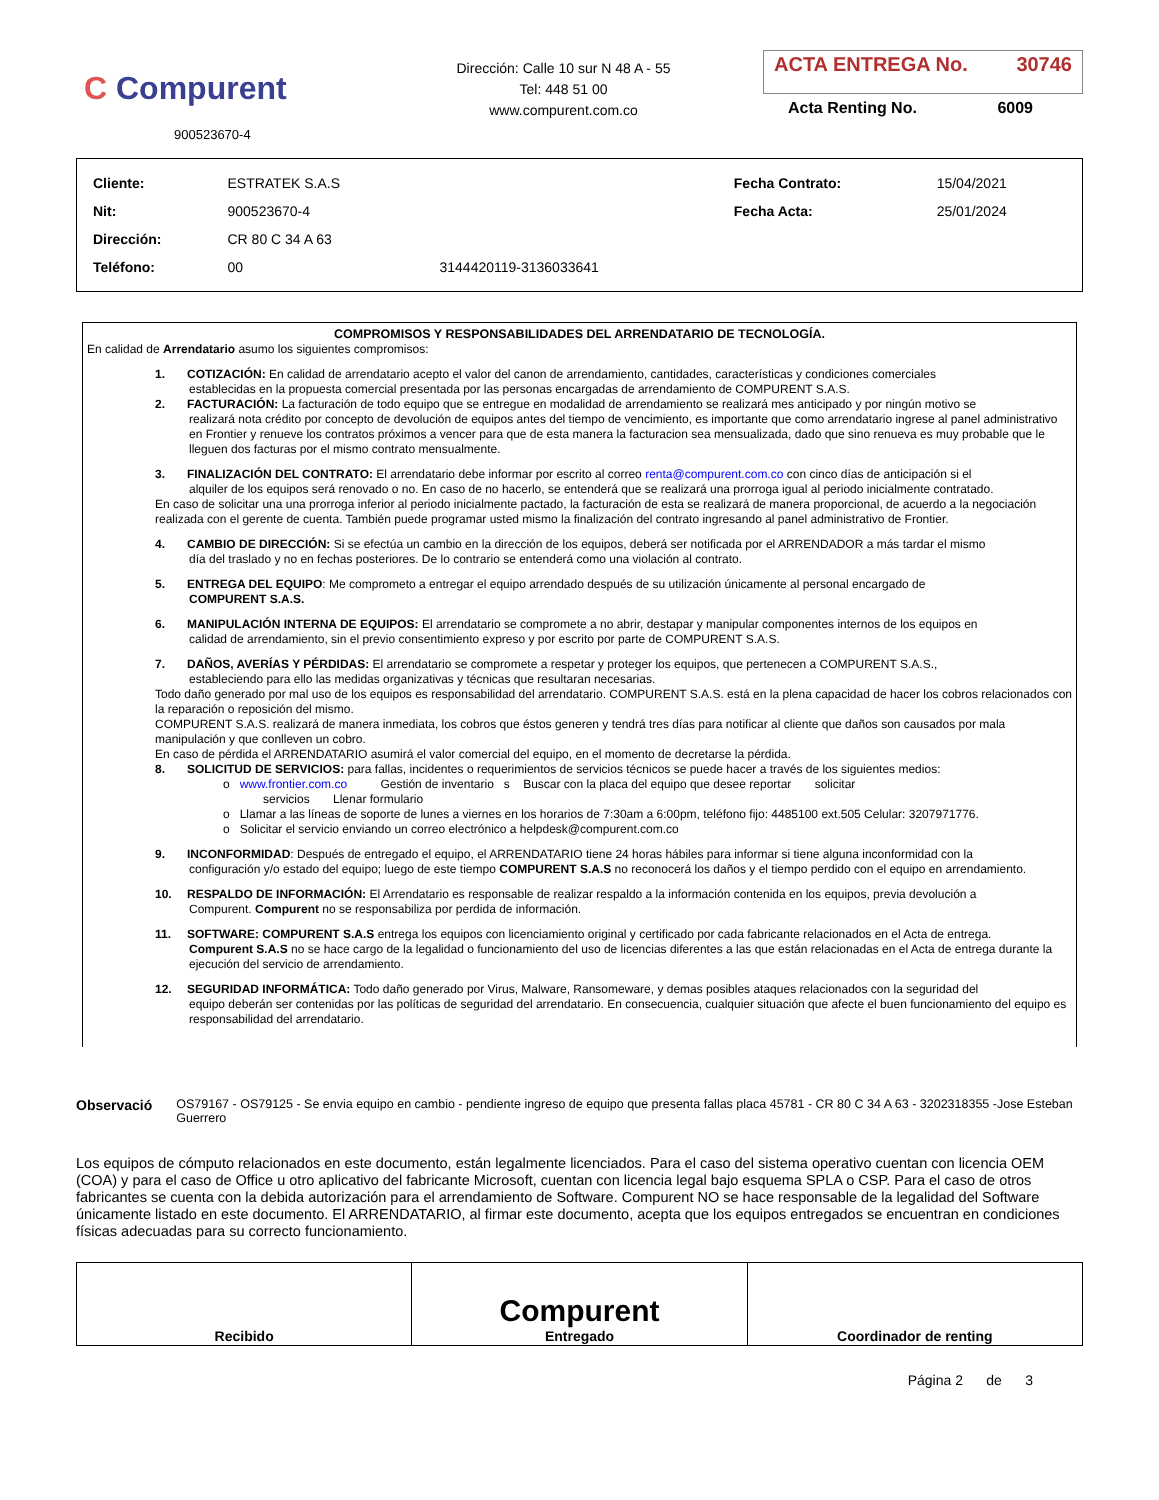C Compurent
900523670-4
Dirección: Calle 10 sur N 48 A - 55
Tel: 448 51 00
www.compurent.com.co
ACTA ENTREGA No. 30746
Acta Renting No. 6009
| Cliente: | ESTRATEK S.A.S | | Fecha Contrato: | 15/04/2021 |
| Nit: | 900523670-4 | | Fecha Acta: | 25/01/2024 |
| Dirección: | CR 80 C 34 A 63 | | | |
| Teléfono: | 00 | 3144420119-3136033641 | | |
COMPROMISOS Y RESPONSABILIDADES DEL ARRENDATARIO DE TECNOLOGÍA.
En calidad de Arrendatario asumo los siguientes compromisos:
1. COTIZACIÓN: En calidad de arrendatario acepto el valor del canon de arrendamiento, cantidades, características y condiciones comerciales
establecidas en la propuesta comercial presentada por las personas encargadas de arrendamiento de COMPURENT S.A.S.
2. FACTURACIÓN: La facturación de todo equipo que se entregue en modalidad de arrendamiento se realizará mes anticipado y por ningún motivo se
realizará nota crédito por concepto de devolución de equipos antes del tiempo de vencimiento, es importante que como arrendatario ingrese al panel administrativo en Frontier y renueve los contratos próximos a vencer para que de esta manera la facturacion sea mensualizada, dado que sino renueva es muy probable que le lleguen dos facturas por el mismo contrato mensualmente.
3. FINALIZACIÓN DEL CONTRATO: El arrendatario debe informar por escrito al correo renta@compurent.com.co con cinco días de anticipación si el
alquiler de los equipos será renovado o no. En caso de no hacerlo, se entenderá que se realizará una prorroga igual al periodo inicialmente contratado.
En caso de solicitar una una prorroga inferior al periodo inicialmente pactado, la facturación de esta se realizará de manera proporcional, de acuerdo a la negociación realizada con el gerente de cuenta. También puede programar usted mismo la finalización del contrato ingresando al panel administrativo de Frontier.
4. CAMBIO DE DIRECCIÓN: Si se efectúa un cambio en la dirección de los equipos, deberá ser notificada por el ARRENDADOR a más tardar el mismo
día del traslado y no en fechas posteriores. De lo contrario se entenderá como una violación al contrato.
5. ENTREGA DEL EQUIPO: Me comprometo a entregar el equipo arrendado después de su utilización únicamente al personal encargado de
COMPURENT S.A.S.
6. MANIPULACIÓN INTERNA DE EQUIPOS: El arrendatario se compromete a no abrir, destapar y manipular componentes internos de los equipos en
calidad de arrendamiento, sin el previo consentimiento expreso y por escrito por parte de COMPURENT S.A.S.
7. DAÑOS, AVERÍAS Y PÉRDIDAS: El arrendatario se compromete a respetar y proteger los equipos, que pertenecen a COMPURENT S.A.S.,
estableciendo para ello las medidas organizativas y técnicas que resultaran necesarias.
Todo daño generado por mal uso de los equipos es responsabilidad del arrendatario. COMPURENT S.A.S. está en la plena capacidad de hacer los cobros relacionados con la reparación o reposición del mismo.
COMPURENT S.A.S. realizará de manera inmediata, los cobros que éstos generen y tendrá tres días para notificar al cliente que daños son causados por mala manipulación y que conlleven un cobro.
En caso de pérdida el ARRENDATARIO asumirá el valor comercial del equipo, en el momento de decretarse la pérdida.
8. SOLICITUD DE SERVICIOS: para fallas, incidentes o requerimientos de servicios técnicos se puede hacer a través de los siguientes medios:
o www.frontier.com.co Gestión de inventario s Buscar con la placa del equipo que desee reportar solicitar
servicios Llenar formulario
o Llamar a las líneas de soporte de lunes a viernes en los horarios de 7:30am a 6:00pm, teléfono fijo: 4485100 ext.505 Celular: 3207971776.
o Solicitar el servicio enviando un correo electrónico a helpdesk@compurent.com.co
9. INCONFORMIDAD: Después de entregado el equipo, el ARRENDATARIO tiene 24 horas hábiles para informar si tiene alguna inconformidad con la
configuración y/o estado del equipo; luego de este tiempo COMPURENT S.A.S no reconocerá los daños y el tiempo perdido con el equipo en arrendamiento.
10. RESPALDO DE INFORMACIÓN: El Arrendatario es responsable de realizar respaldo a la información contenida en los equipos, previa devolución a
Compurent. Compurent no se responsabiliza por perdida de información.
11. SOFTWARE: COMPURENT S.A.S entrega los equipos con licenciamiento original y certificado por cada fabricante relacionados en el Acta de entrega.
Compurent S.A.S no se hace cargo de la legalidad o funcionamiento del uso de licencias diferentes a las que están relacionadas en el Acta de entrega durante la ejecución del servicio de arrendamiento.
12. SEGURIDAD INFORMÁTICA: Todo daño generado por Virus, Malware, Ransomeware, y demas posibles ataques relacionados con la seguridad del
equipo deberán ser contenidas por las políticas de seguridad del arrendatario. En consecuencia, cualquier situación que afecte el buen funcionamiento del equipo es responsabilidad del arrendatario.
Observació OS79167 - OS79125 - Se envia equipo en cambio - pendiente ingreso de equipo que presenta fallas placa 45781 - CR 80 C 34 A 63 - 3202318355 -Jose Esteban Guerrero
Los equipos de cómputo relacionados en este documento, están legalmente licenciados. Para el caso del sistema operativo cuentan con licencia OEM (COA) y para el caso de Office u otro aplicativo del fabricante Microsoft, cuentan con licencia legal bajo esquema SPLA o CSP. Para el caso de otros fabricantes se cuenta con la debida autorización para el arrendamiento de Software. Compurent NO se hace responsable de la legalidad del Software únicamente listado en este documento. El ARRENDATARIO, al firmar este documento, acepta que los equipos entregados se encuentran en condiciones físicas adecuadas para su correcto funcionamiento.
| Recibido | Compurent Entregado | Coordinador de renting |
Página 2 de 3